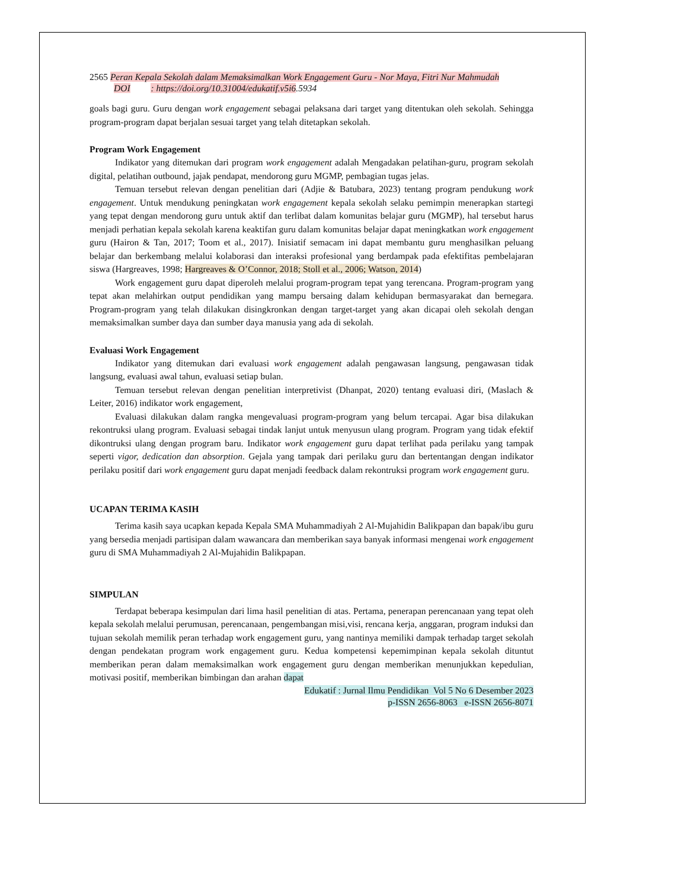2565 Peran Kepala Sekolah dalam Memaksimalkan Work Engagement Guru - Nor Maya, Fitri Nur Mahmudah
DOI : https://doi.org/10.31004/edukatif.v5i6.5934
goals bagi guru. Guru dengan work engagement sebagai pelaksana dari target yang ditentukan oleh sekolah. Sehingga program-program dapat berjalan sesuai target yang telah ditetapkan sekolah.
Program Work Engagement
Indikator yang ditemukan dari program work engagement adalah Mengadakan pelatihan-guru, program sekolah digital, pelatihan outbound, jajak pendapat, mendorong guru MGMP, pembagian tugas jelas.
Temuan tersebut relevan dengan penelitian dari (Adjie & Batubara, 2023) tentang program pendukung work engagement. Untuk mendukung peningkatan work engagement kepala sekolah selaku pemimpin menerapkan startegi yang tepat dengan mendorong guru untuk aktif dan terlibat dalam komunitas belajar guru (MGMP), hal tersebut harus menjadi perhatian kepala sekolah karena keaktifan guru dalam komunitas belajar dapat meningkatkan work engagement guru (Hairon & Tan, 2017; Toom et al., 2017). Inisiatif semacam ini dapat membantu guru menghasilkan peluang belajar dan berkembang melalui kolaborasi dan interaksi profesional yang berdampak pada efektifitas pembelajaran siswa (Hargreaves, 1998; Hargreaves & O’Connor, 2018; Stoll et al., 2006; Watson, 2014)
Work engagement guru dapat diperoleh melalui program-program tepat yang terencana. Program-program yang tepat akan melahirkan output pendidikan yang mampu bersaing dalam kehidupan bermasyarakat dan bernegara. Program-program yang telah dilakukan disingkronkan dengan target-target yang akan dicapai oleh sekolah dengan memaksimalkan sumber daya dan sumber daya manusia yang ada di sekolah.
Evaluasi Work Engagement
Indikator yang ditemukan dari evaluasi work engagement adalah pengawasan langsung, pengawasan tidak langsung, evaluasi awal tahun, evaluasi setiap bulan.
Temuan tersebut relevan dengan penelitian interpretivist (Dhanpat, 2020) tentang evaluasi diri, (Maslach & Leiter, 2016) indikator work engagement,
Evaluasi dilakukan dalam rangka mengevaluasi program-program yang belum tercapai. Agar bisa dilakukan rekontruksi ulang program. Evaluasi sebagai tindak lanjut untuk menyusun ulang program. Program yang tidak efektif dikontruksi ulang dengan program baru. Indikator work engagement guru dapat terlihat pada perilaku yang tampak seperti vigor, dedication dan absorption. Gejala yang tampak dari perilaku guru dan bertentangan dengan indikator perilaku positif dari work engagement guru dapat menjadi feedback dalam rekontruksi program work engagement guru.
UCAPAN TERIMA KASIH
Terima kasih saya ucapkan kepada Kepala SMA Muhammadiyah 2 Al-Mujahidin Balikpapan dan bapak/ibu guru yang bersedia menjadi partisipan dalam wawancara dan memberikan saya banyak informasi mengenai work engagement guru di SMA Muhammadiyah 2 Al-Mujahidin Balikpapan.
SIMPULAN
Terdapat beberapa kesimpulan dari lima hasil penelitian di atas. Pertama, penerapan perencanaan yang tepat oleh kepala sekolah melalui perumusan, perencanaan, pengembangan misi,visi, rencana kerja, anggaran, program induksi dan tujuan sekolah memilik peran terhadap work engagement guru, yang nantinya memiliki dampak terhadap target sekolah dengan pendekatan program work engagement guru. Kedua kompetensi kepemimpinan kepala sekolah dituntut memberikan peran dalam memaksimalkan work engagement guru dengan memberikan menunjukkan kepedulian, motivasi positif, memberikan bimbingan dan arahan dapat
Edukatif : Jurnal Ilmu Pendidikan Vol 5 No 6 Desember 2023
p-ISSN 2656-8063 e-ISSN 2656-8071